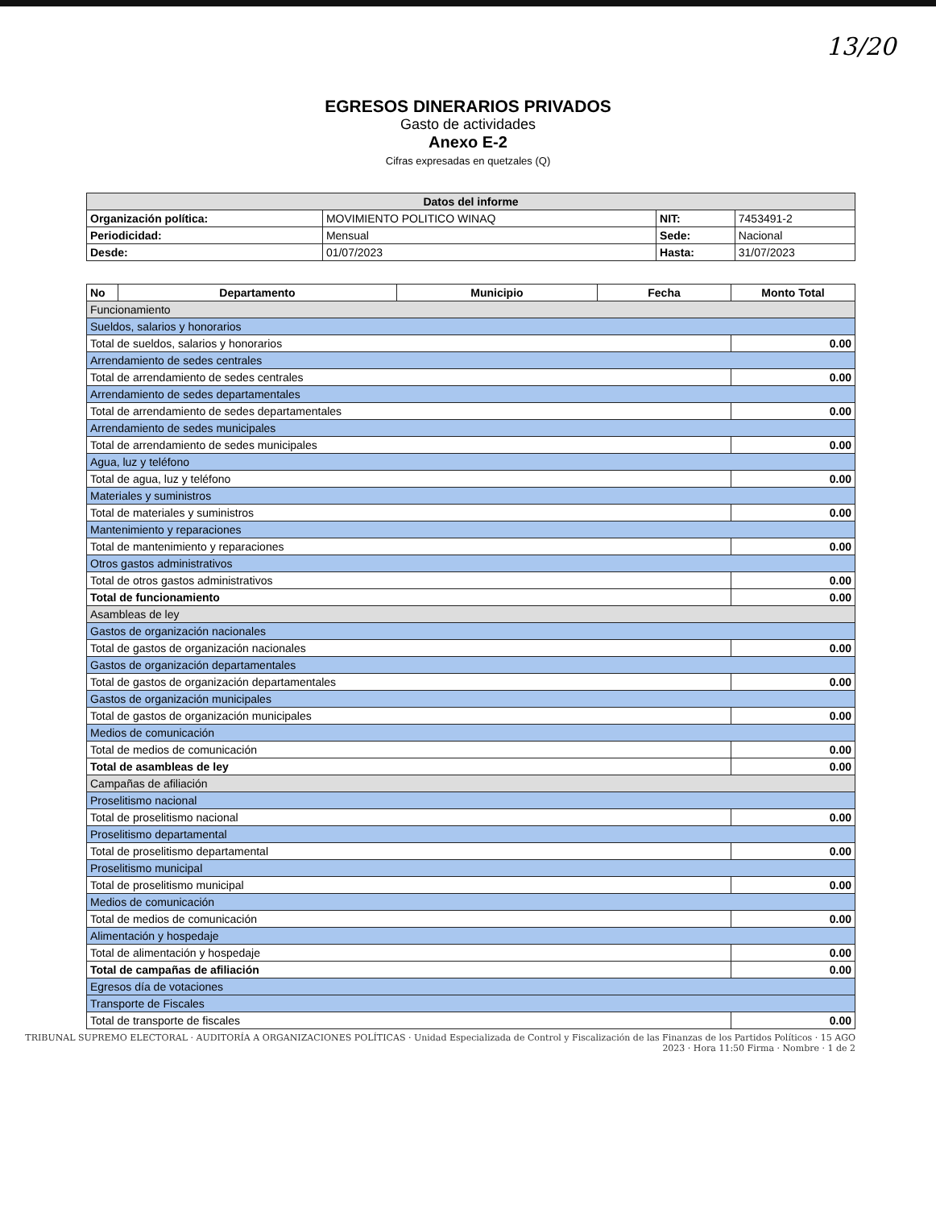13/20
EGRESOS DINERARIOS PRIVADOS
Gasto de actividades
Anexo E-2
Cifras expresadas en quetzales (Q)
| Datos del informe | | | |
| --- | --- | --- | --- |
| Organización política: | MOVIMIENTO POLITICO WINAQ | NIT: | 7453491-2 |
| Periodicidad: | Mensual | Sede: | Nacional |
| Desde: | 01/07/2023 | Hasta: | 31/07/2023 |
| No | Departamento | Municipio | Fecha | Monto Total |
| --- | --- | --- | --- | --- |
| Funcionamiento | | | | |
| Sueldos, salarios y honorarios | | | | |
| Total de sueldos, salarios y honorarios | | | | 0.00 |
| Arrendamiento de sedes centrales | | | | |
| Total de arrendamiento de sedes centrales | | | | 0.00 |
| Arrendamiento de sedes departamentales | | | | |
| Total de arrendamiento de sedes departamentales | | | | 0.00 |
| Arrendamiento de sedes municipales | | | | |
| Total de arrendamiento de sedes municipales | | | | 0.00 |
| Agua, luz y teléfono | | | | |
| Total de agua, luz y teléfono | | | | 0.00 |
| Materiales y suministros | | | | |
| Total de materiales y suministros | | | | 0.00 |
| Mantenimiento y reparaciones | | | | |
| Total de mantenimiento y reparaciones | | | | 0.00 |
| Otros gastos administrativos | | | | |
| Total de otros gastos administrativos | | | | 0.00 |
| Total de funcionamiento | | | | 0.00 |
| Asambleas de ley | | | | |
| Gastos de organización nacionales | | | | |
| Total de gastos de organización nacionales | | | | 0.00 |
| Gastos de organización departamentales | | | | |
| Total de gastos de organización departamentales | | | | 0.00 |
| Gastos de organización municipales | | | | |
| Total de gastos de organización municipales | | | | 0.00 |
| Medios de comunicación | | | | |
| Total de medios de comunicación | | | | 0.00 |
| Total de asambleas de ley | | | | 0.00 |
| Campañas de afiliación | | | | |
| Proselitismo nacional | | | | |
| Total de proselitismo nacional | | | | 0.00 |
| Proselitismo departamental | | | | |
| Total de proselitismo departamental | | | | 0.00 |
| Proselitismo municipal | | | | |
| Total de proselitismo municipal | | | | 0.00 |
| Medios de comunicación | | | | |
| Total de medios de comunicación | | | | 0.00 |
| Alimentación y hospedaje | | | | |
| Total de alimentación y hospedaje | | | | 0.00 |
| Total de campañas de afiliación | | | | 0.00 |
| Egresos día de votaciones | | | | |
| Transporte de Fiscales | | | | |
| Total de transporte de fiscales | | | | 0.00 |
TRIBUNAL SUPREMO ELECTORAL · AUDITORÍA A ORGANIZACIONES POLÍTICAS · Unidad Especializada de Control y Fiscalización de las Finanzas de los Partidos Políticos · 15 AGO 2023 · Hora 11:50 Firma · Nombre · 1 de 2